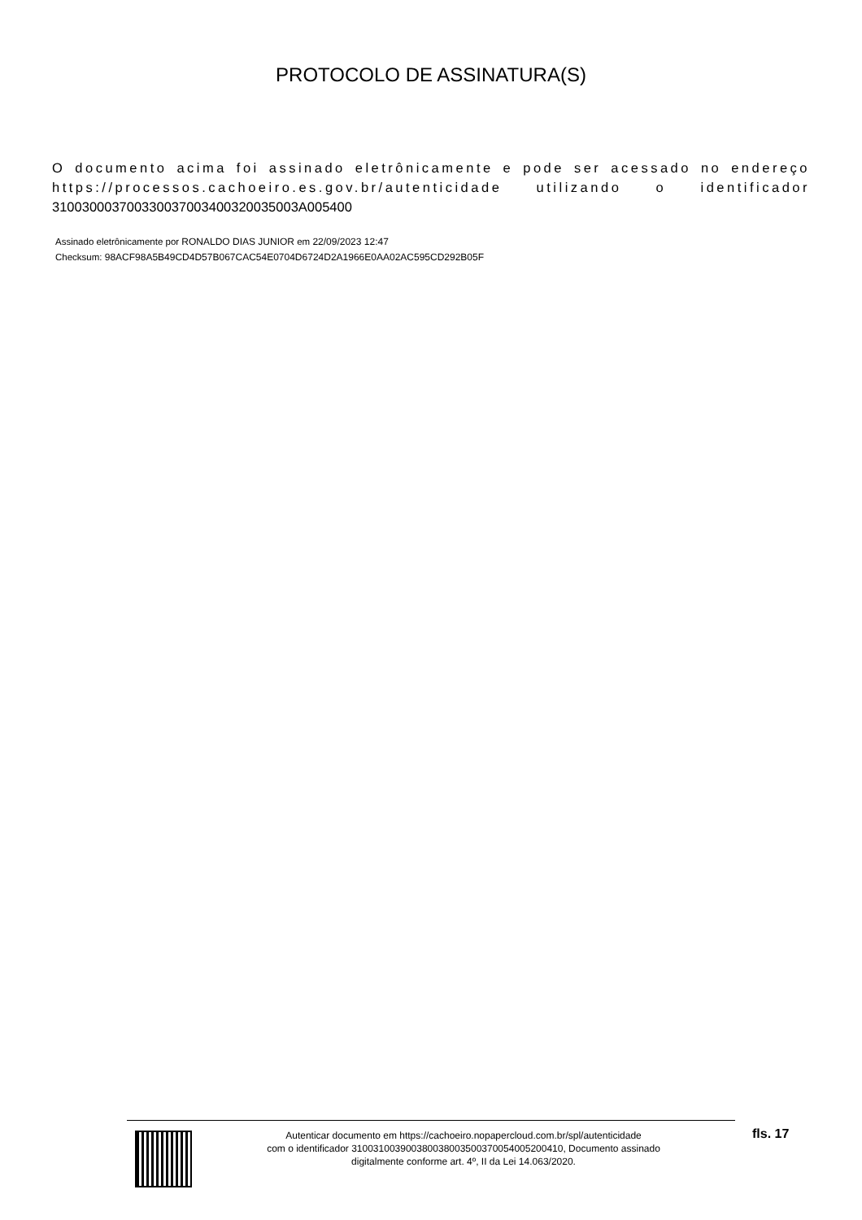PROTOCOLO DE ASSINATURA(S)
O documento acima foi assinado eletrônicamente e pode ser acessado no endereço https://processos.cachoeiro.es.gov.br/autenticidade utilizando o identificador 310030003700330037003400320035003A005400
Assinado eletrônicamente por RONALDO DIAS JUNIOR em 22/09/2023 12:47
Checksum: 98ACF98A5B49CD4D57B067CAC54E0704D6724D2A1966E0AA02AC595CD292B05F
Autenticar documento em https://cachoeiro.nopapercloud.com.br/spl/autenticidade
com o identificador 310031003900380038003500370054005200410, Documento assinado
digitalmente conforme art. 4º, II da Lei 14.063/2020.
fls. 17